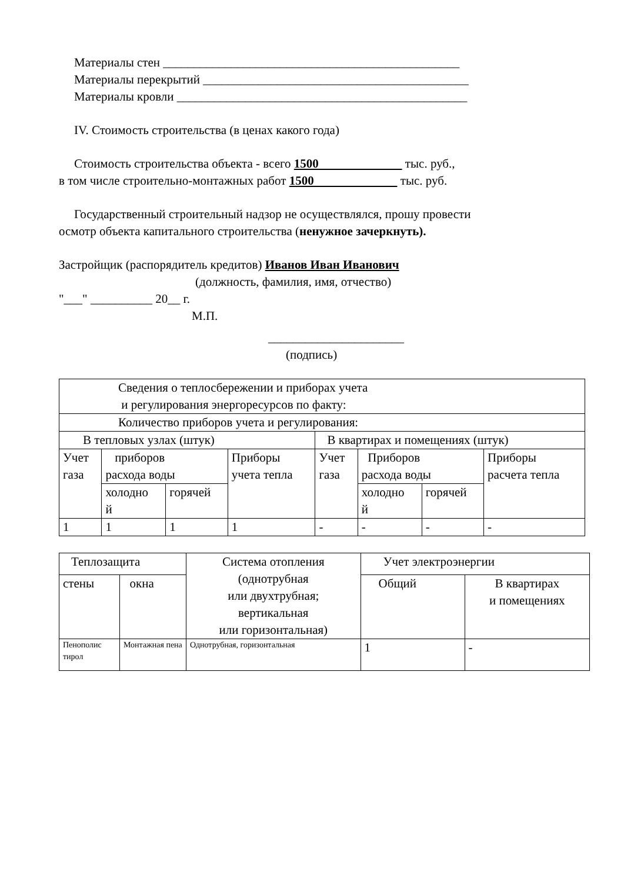Материалы стен ________________________________________________
Материалы перекрытий ___________________________________________
Материалы кровли _______________________________________________
IV. Стоимость строительства (в ценах какого года)
Стоимость строительства объекта - всего 1500 тыс. руб.,
в том числе строительно-монтажных работ 1500 тыс. руб.
Государственный строительный надзор не осуществлялся, прошу провести
осмотр объекта капитального строительства (ненужное зачеркнуть).
Застройщик (распорядитель кредитов) Иванов Иван Иванович
(должность, фамилия, имя, отчество)
"___" __________ 20__ г.
М.П.
______________________
(подпись)
| Сведения о теплосбережении и приборах учета и регулирования энергоресурсов по факту: | | | | | | | |
| Количество приборов учета и регулирования: | | | | | | | |
| В тепловых узлах (штук) | | | | В квартирах и помещениях (штук) | | | |
| Учет газа | приборов расхода воды | | Приборы учета тепла | Учет газа | Приборов расхода воды | | Приборы расчета тепла |
| | холодно й | горячей | | | холодно й | горячей | |
| 1 | 1 | 1 | 1 | - | - | - | - |
| Теплозащита | | Система отопления (однотрубная или двухтрубная; вертикальная или горизонтальная) | Учет электроэнергии | |
| стены | окна | | Общий | В квартирах и помещениях |
| Пенополис тирол | Монтажная пена | Однотрубная, горизонтальная | 1 | - |